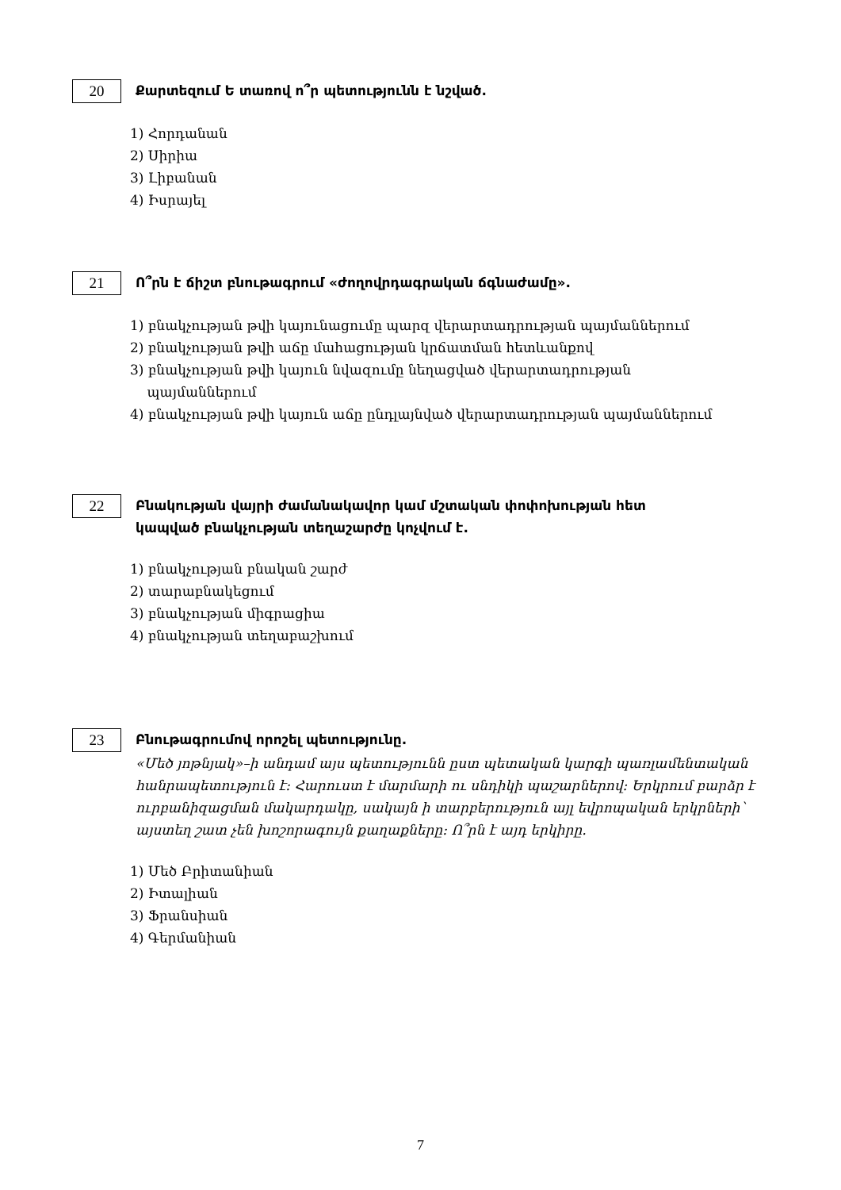20 Քարտեզում Ե տառով ո՞ր պետությունն է նշված.
1) Հորդանան
2) Սիրիա
3) Լիբանան
4) Իսրայել
21 Ո՞րն է ճիշտ բնութագրում «ժողովրդագրական ճգնաժամը».
1) բնակչության թվի կայունացումը պարզ վերարտադրության պայմաններում
2) բնակչության թվի աճը մահացության կրճատման հետևանքով
3) բնակչության թվի կայուն նվազումը նեղացված վերարտադրության
պայմաններում
4) բնակչության թվի կայուն աճը ընդլայնված վերարտադրության պայմաններում
22 Բնակության վայրի ժամանակավոր կամ մշտական փոփոխության հետ
կապված բնակչության տեղաշարժը կոչվում է.
1) բնակչության բնական շարժ
2) տարաբնակեցում
3) բնակչության միգրացիա
4) բնակչության տեղաբաշխում
23 Բնութագրումով որոշել պետությունը.
«Մեծ յոթնյակ»–ի անդամ այս պետությունն ըստ պետական կարգի պառլամենտական հանրապետություն է: Հարուստ է մարմարի ու սնդիկի պաշարներով: Երկրում բարձր է ուրբանիզացման մակարդակը, սակայն ի տարբերություն այլ եվրոպական երկրների՝ այստեղ շատ չեն խոշորագույն քաղաքները: Ո՞րն է այդ երկիրը.
1) Մեծ Բրիտանիան
2) Իտալիան
3) Ֆրանսիան
4) Գերմանիան
7